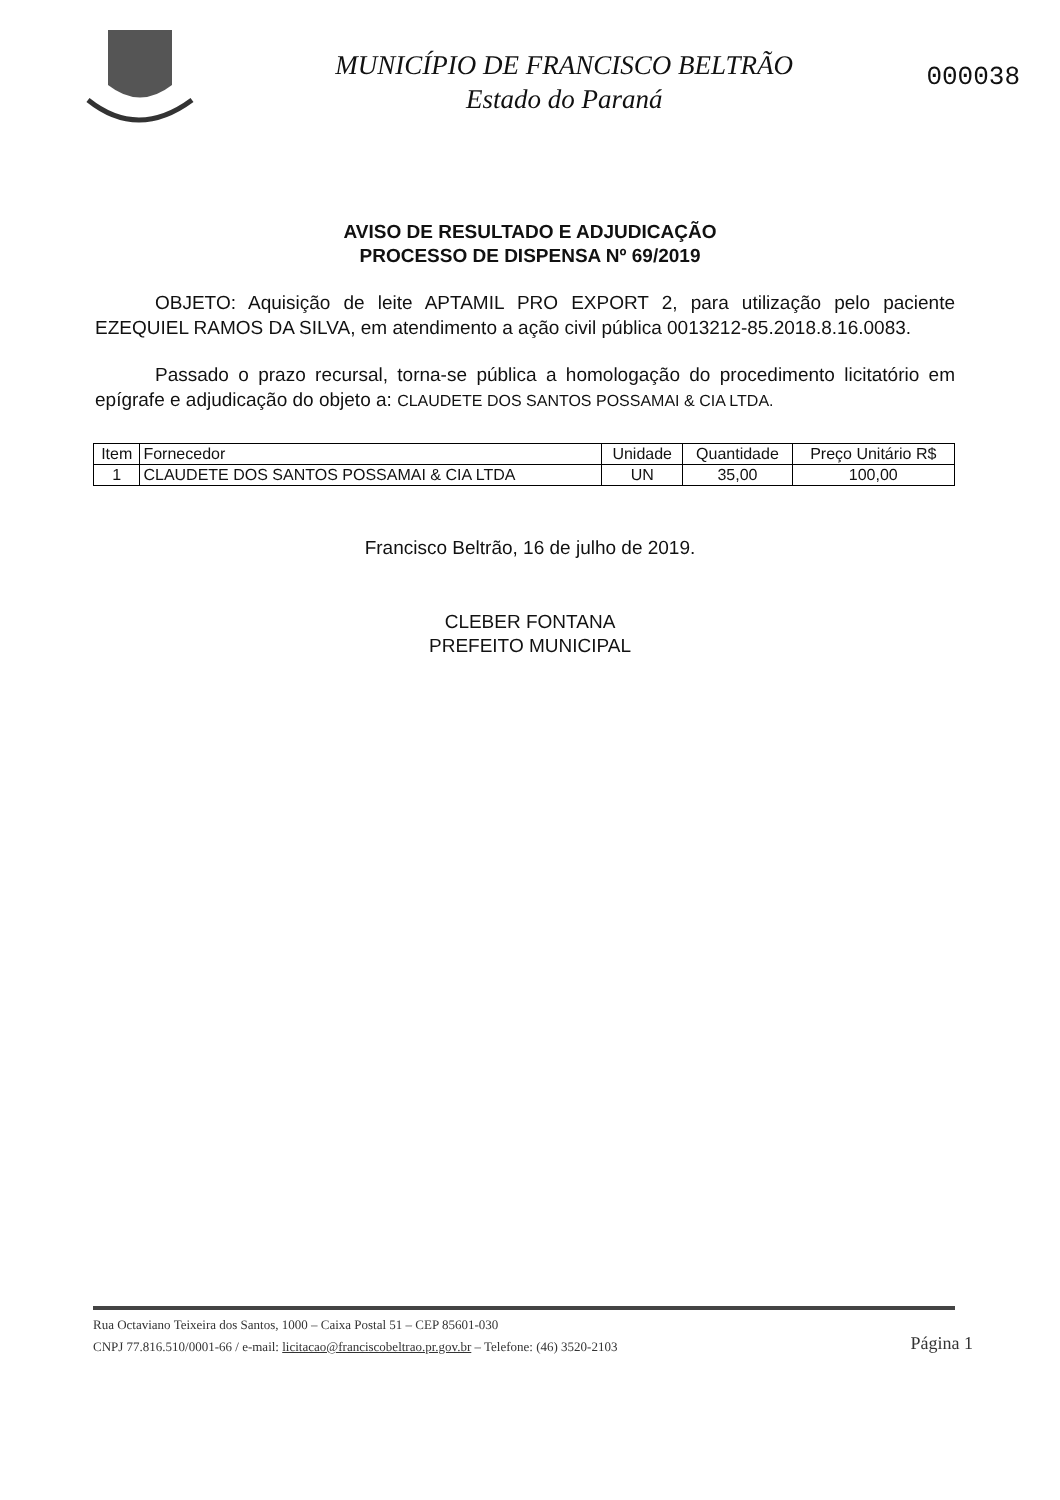MUNICÍPIO DE FRANCISCO BELTRÃO
Estado do Paraná
000038
AVISO DE RESULTADO E ADJUDICAÇÃO
PROCESSO DE DISPENSA Nº 69/2019
OBJETO: Aquisição de leite APTAMIL PRO EXPORT 2, para utilização pelo paciente EZEQUIEL RAMOS DA SILVA, em atendimento a ação civil pública 0013212-85.2018.8.16.0083.
Passado o prazo recursal, torna-se pública a homologação do procedimento licitatório em epígrafe e adjudicação do objeto a: CLAUDETE DOS SANTOS POSSAMAI & CIA LTDA.
| Item | Fornecedor | Unidade | Quantidade | Preço Unitário R$ |
| --- | --- | --- | --- | --- |
| 1 | CLAUDETE DOS SANTOS POSSAMAI & CIA LTDA | UN | 35,00 | 100,00 |
Francisco Beltrão, 16 de julho de 2019.
CLEBER FONTANA
PREFEITO MUNICIPAL
Rua Octaviano Teixeira dos Santos, 1000 – Caixa Postal 51 – CEP 85601-030
CNPJ 77.816.510/0001-66 / e-mail: licitacao@franciscobeltrao.pr.gov.br – Telefone: (46) 3520-2103
Página 1